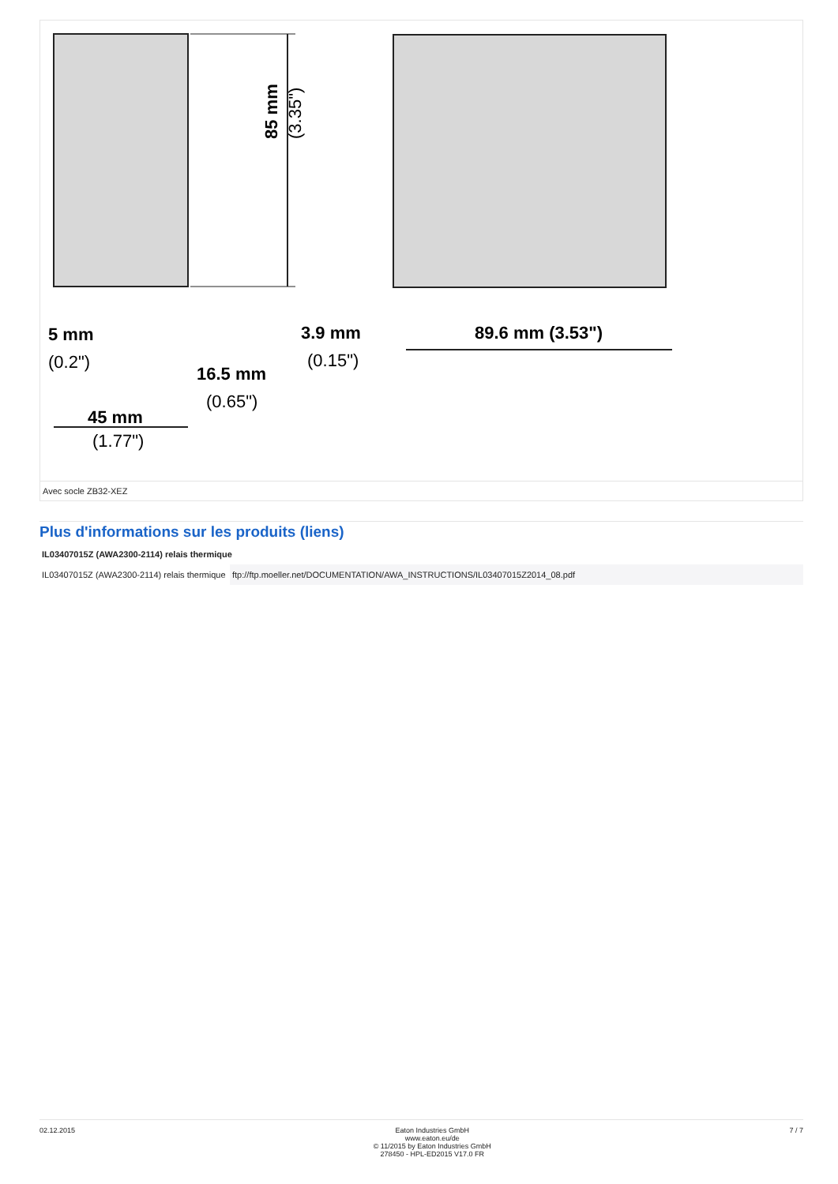45 mm
(1.77")
5 mm
(0.2")
16.5 mm
(0.65")
3.9 mm
(0.15")
89.6 mm (3.53")
85 mm
(3.35")
Avec socle ZB32-XEZ
Plus d'informations sur les produits (liens)
| IL03407015Z (AWA2300-2114) relais thermique | |
| --- | --- |
| IL03407015Z (AWA2300-2114) relais thermique | ftp://ftp.moeller.net/DOCUMENTATION/AWA_INSTRUCTIONS/IL03407015Z2014_08.pdf |
02.12.2015 Eaton Industries GmbH
www.eaton.eu/de
© 11/2015 by Eaton Industries GmbH
278450 - HPL-ED2015 V17.0 FR
7 / 7